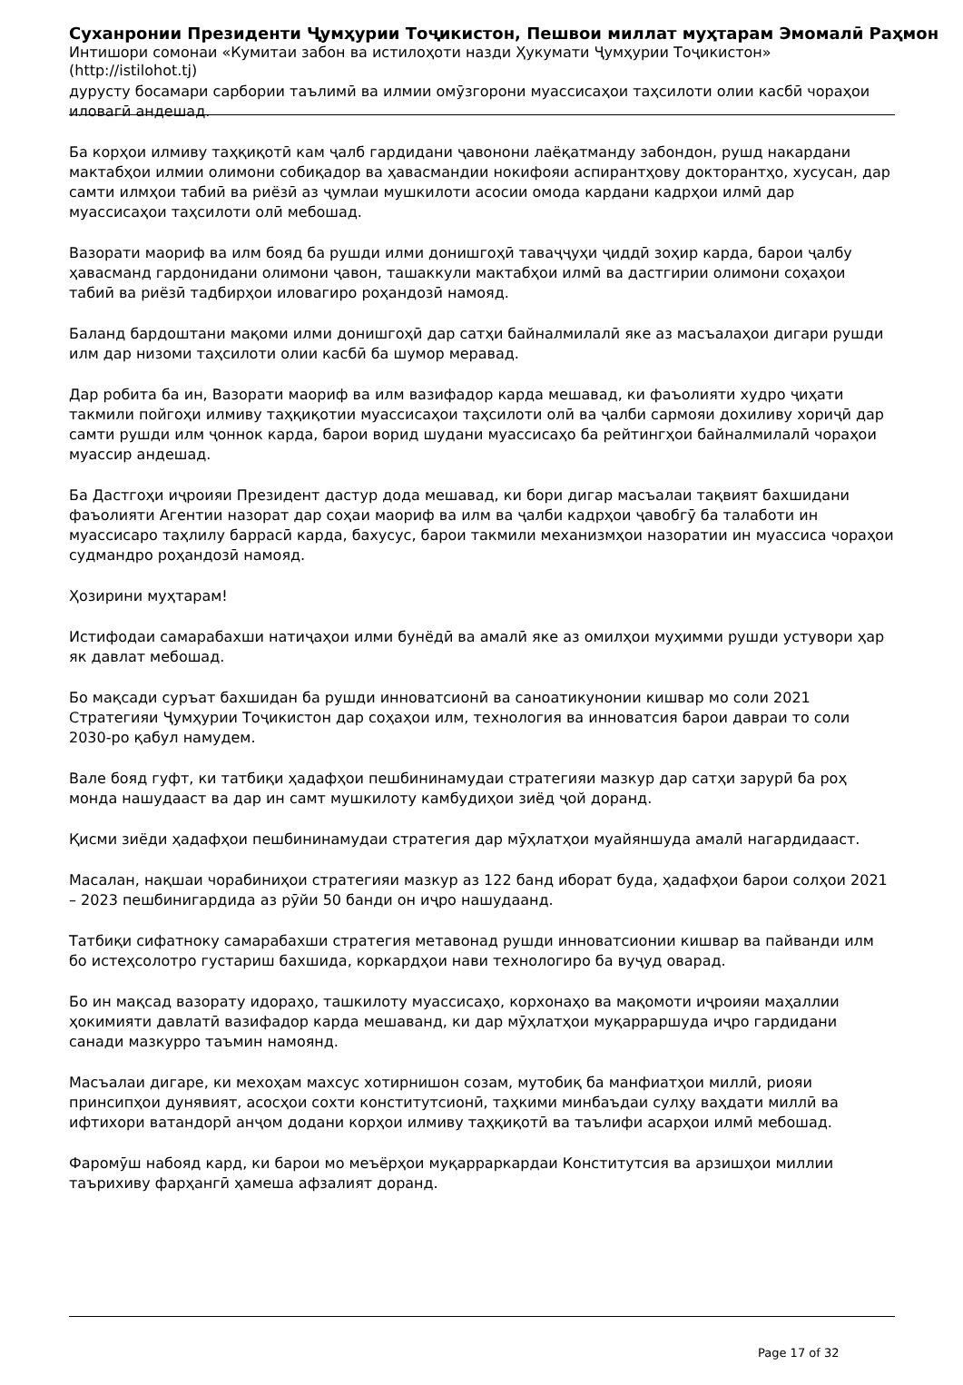Суханронии Президенти Ҷумҳурии Тоҷикистон, Пешвои миллат муҳтарам Эмомалӣ Раҳмон
Интишори сомонаи «Кумитаи забон ва истилоҳоти назди Ҳукумати Ҷумҳурии Тоҷикистон» (http://istilohot.tj)
дурусту босамари сарбории таълимӣ ва илмии омӯзгорони муассисаҳои таҳсилоти олии касбӣ чораҳои иловагӣ андешад.
Ба корҳои илмиву таҳқиқотӣ кам ҷалб гардидани ҷавонони лаёқатманду забондон, рушд накардани мактабҳои илмии олимони собиқадор ва ҳавасмандии нокифояи аспирантҳову докторантҳо, хусусан, дар самти илмҳои табиӣ ва риёзӣ аз ҷумлаи мушкилоти асосии омода кардани кадрҳои илмӣ дар муассисаҳои таҳсилоти олӣ мебошад.
Вазорати маориф ва илм бояд ба рушди илми донишгоҳӣ таваҷҷуҳи ҷиддӣ зоҳир карда, барои ҷалбу ҳавасманд гардонидани олимони ҷавон, ташаккули мактабҳои илмӣ ва дастгирии олимони соҳаҳои табиӣ ва риёзӣ тадбирҳои иловагиро роҳандозӣ намояд.
Баланд бардоштани мақоми илми донишгоҳӣ дар сатҳи байналмилалӣ яке аз масъалаҳои дигари рушди илм дар низоми таҳсилоти олии касбӣ ба шумор меравад.
Дар робита ба ин, Вазорати маориф ва илм вазифадор карда мешавад, ки фаъолияти худро ҷиҳати такмили пойгоҳи илмиву таҳқиқотии муассисаҳои таҳсилоти олӣ ва ҷалби сармояи дохиливу хориҷӣ дар самти рушди илм ҷоннок карда, барои ворид шудани муассисаҳо ба рейтингҳои байналмилалӣ чораҳои муассир андешад.
Ба Дастгоҳи иҷроияи Президент дастур дода мешавад, ки бори дигар масъалаи тақвият бахшидани фаъолияти Агентии назорат дар соҳаи маориф ва илм ва ҷалби кадрҳои ҷавобгӯ ба талаботи ин муассисаро таҳлилу баррасӣ карда, бахусус, барои такмили механизмҳои назоратии ин муассиса чораҳои судмандро роҳандозӣ намояд.
Ҳозирини муҳтарам!
Истифодаи самарабахши натиҷаҳои илми бунёдӣ ва амалӣ яке аз омилҳои муҳимми рушди устувори ҳар як давлат мебошад.
Бо мақсади суръат бахшидан ба рушди инноватсионӣ ва саноатикунонии кишвар мо соли 2021 Стратегияи Ҷумҳурии Тоҷикистон дар соҳаҳои илм, технология ва инноватсия барои давраи то соли 2030-ро қабул намудем.
Вале бояд гуфт, ки татбиқи ҳадафҳои пешбининамудаи стратегияи мазкур дар сатҳи зарурӣ ба роҳ монда нашудааст ва дар ин самт мушкилоту камбудиҳои зиёд ҷой доранд.
Қисми зиёди ҳадафҳои пешбининамудаи стратегия дар мӯҳлатҳои муайяншуда амалӣ нагардидааст.
Масалан, нақшаи чорабиниҳои стратегияи мазкур аз 122 банд иборат буда, ҳадафҳои барои солҳои 2021 – 2023 пешбинигардида аз рӯйи 50 банди он иҷро нашудаанд.
Татбиқи сифатноку самарабахши стратегия метавонад рушди инноватсионии кишвар ва пайванди илм бо истеҳсолотро густариш бахшида, коркардҳои нави технологиро ба вуҷуд оварад.
Бо ин мақсад вазорату идораҳо, ташкилоту муассисаҳо, корхонаҳо ва мақомоти иҷроияи маҳаллии ҳокимияти давлатӣ вазифадор карда мешаванд, ки дар мӯҳлатҳои муқарраршуда иҷро гардидани санади мазкурро таъмин намоянд.
Масъалаи дигаре, ки мехоҳам махсус хотирнишон созам, мутобиқ ба манфиатҳои миллӣ, риояи принсипҳои дунявият, асосҳои сохти конститутсионӣ, таҳкими минбаъдаи сулҳу ваҳдати миллӣ ва ифтихори ватандорӣ анҷом додани корҳои илмиву таҳқиқотӣ ва таълифи асарҳои илмӣ мебошад.
Фаромӯш набояд кард, ки барои мо меъёрҳои муқарраркардаи Конститутсия ва арзишҳои миллии таъриxиву фарҳангӣ ҳамеша афзалият доранд.
Page 17 of 32